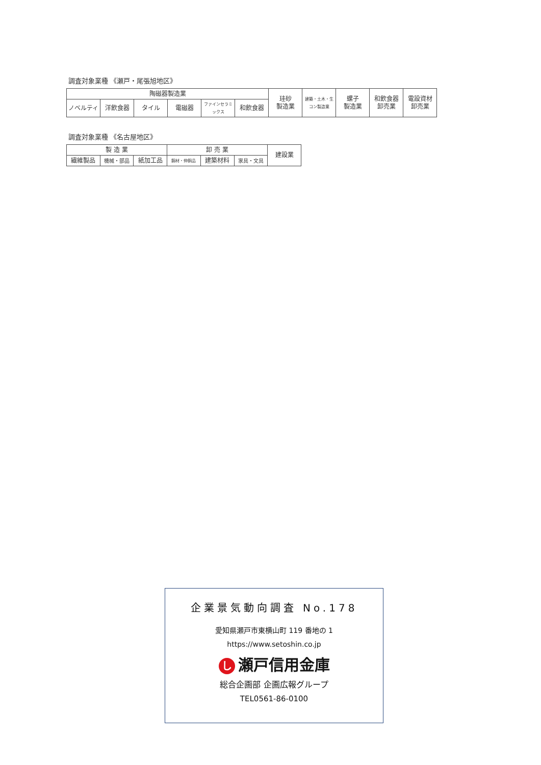調査対象業種 《瀬戸・尾張旭地区》
| 陶磁器製造業 | | | | | | 珪砂 製造業 | 建築・土木・生 コン製造業 | 螺子 製造業 | 和飲食器 卸売業 | 電設資材 卸売業 |
| ノベルティ | 洋飲食器 | タイル | 電磁器 | ファインセラミックス | 和飲食器 | | | | | |
調査対象業種 《名古屋地区》
| 製 造 業 | | | 卸 売 業 | | | 建設業 |
| 繊維製品 | 機械・部品 | 紙加工品 | 鋼材・伸銅品 | 建築材料 | 家具・文具 | |
企業景気動向調査 No.178
愛知県瀬戸市東横山町 119 番地の 1
https://www.setoshin.co.jp
し瀬戸信用金庫
総合企画部 企画広報グループ
TEL0561-86-0100